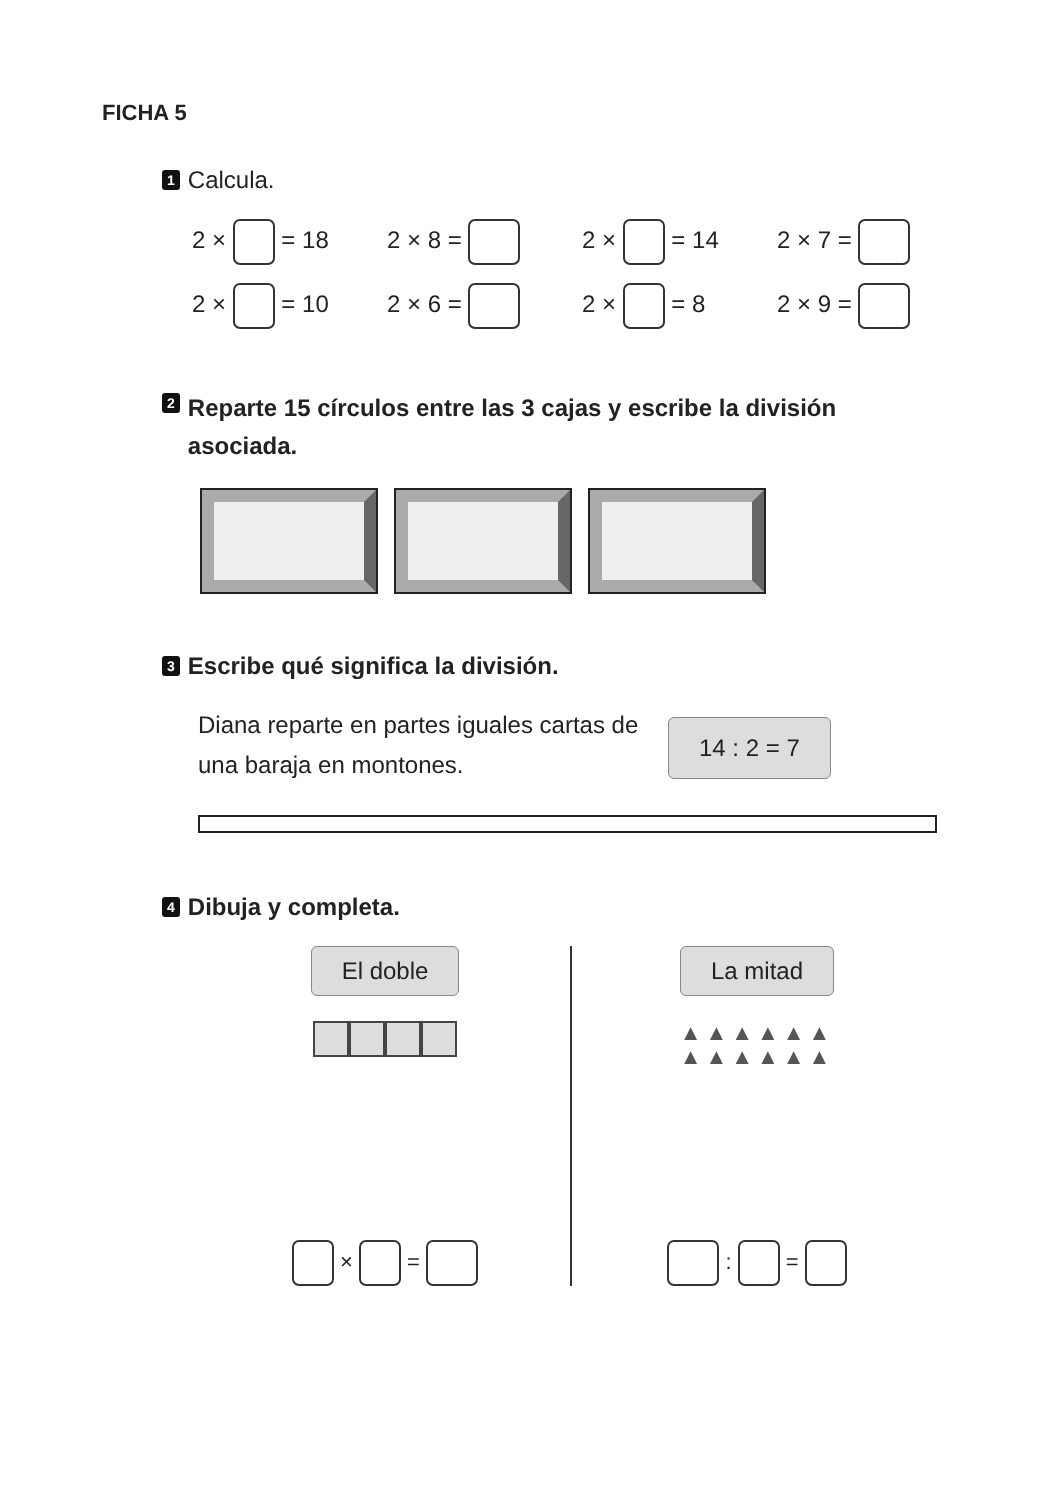FICHA 5
1 Calcula.
2 × = 18
2 × 8 =
2 × = 14
2 × 7 =
2 × = 10
2 × 6 =
2 × = 8
2 × 9 =
2 Reparte 15 círculos entre las 3 cajas y escribe la división asociada.
3 Escribe qué significa la división.
Diana reparte en partes iguales cartas de una baraja en montones.
14 : 2 = 7
4 Dibuja y completa.
El doble
× =
La mitad
▲▲▲▲▲▲
▲▲▲▲▲▲
: =